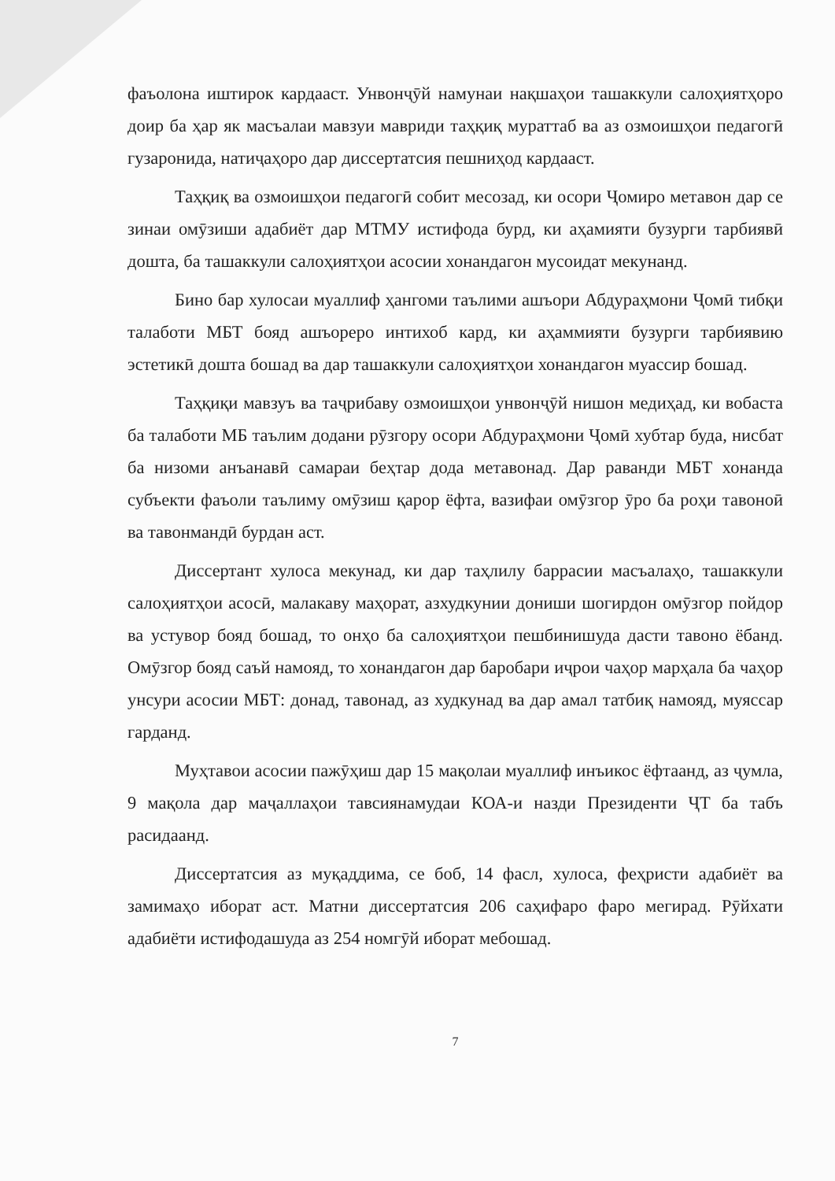фаъолона иштирок кардааст. Унвонҷӯй намунаи нақшаҳои ташаккули салоҳиятҳоро доир ба ҳар як масъалаи мавзуи мавриди таҳқиқ мураттаб ва аз озмоишҳои педагогӣ гузаронида, натиҷаҳоро дар диссертатсия пешниҳод кардааст.
Таҳқиқ ва озмоишҳои педагогӣ собит месозад, ки осори Ҷомиро метавон дар се зинаи омӯзиши адабиёт дар МТМУ истифода бурд, ки аҳамияти бузурги тарбиявӣ дошта, ба ташаккули салоҳиятҳои асосии хонандагон мусоидат мекунанд.
Бино бар хулосаи муаллиф ҳангоми таълими ашъори Абдураҳмони Ҷомӣ тибқи талаботи МБТ бояд ашъореро интихоб кард, ки аҳаммияти бузурги тарбиявию эстетикӣ дошта бошад ва дар ташаккули салоҳиятҳои хонандагон муассир бошад.
Таҳқиқи мавзуъ ва таҷрибаву озмоишҳои унвонҷӯй нишон медиҳад, ки вобаста ба талаботи МБ таълим додани рӯзгору осори Абдураҳмони Ҷомӣ хубтар буда, нисбат ба низоми анъанавӣ самараи беҳтар дода метавонад. Дар раванди МБТ хонанда субъекти фаъоли таълиму омӯзиш қарор ёфта, вазифаи омӯзгор ӯро ба роҳи тавоноӣ ва тавонмандӣ бурдан аст.
Диссертант хулоса мекунад, ки дар таҳлилу баррасии масъалаҳо, ташаккули салоҳиятҳои асосӣ, малакаву маҳорат, азхудкунии дониши шогирдон омӯзгор пойдор ва устувор бояд бошад, то онҳо ба салоҳиятҳои пешбинишуда дасти тавоно ёбанд. Омӯзгор бояд саъй намояд, то хонандагон дар баробари иҷрои чаҳор марҳала ба чаҳор унсури асосии МБТ: донад, тавонад, аз худкунад ва дар амал татбиқ намояд, муяссар гарданд.
Муҳтавои асосии пажӯҳиш дар 15 мақолаи муаллиф инъикос ёфтаанд, аз ҷумла, 9 мақола дар маҷаллаҳои тавсиянамудаи КОА-и назди Президенти ҶТ ба табъ расидаанд.
Диссертатсия аз муқаддима, се боб, 14 фасл, хулоса, феҳристи адабиёт ва замимаҳо иборат аст. Матни диссертатсия 206 саҳифаро фаро мегирад. Рӯйхати адабиёти истифодашуда аз 254 номгӯй иборат мебошад.
7